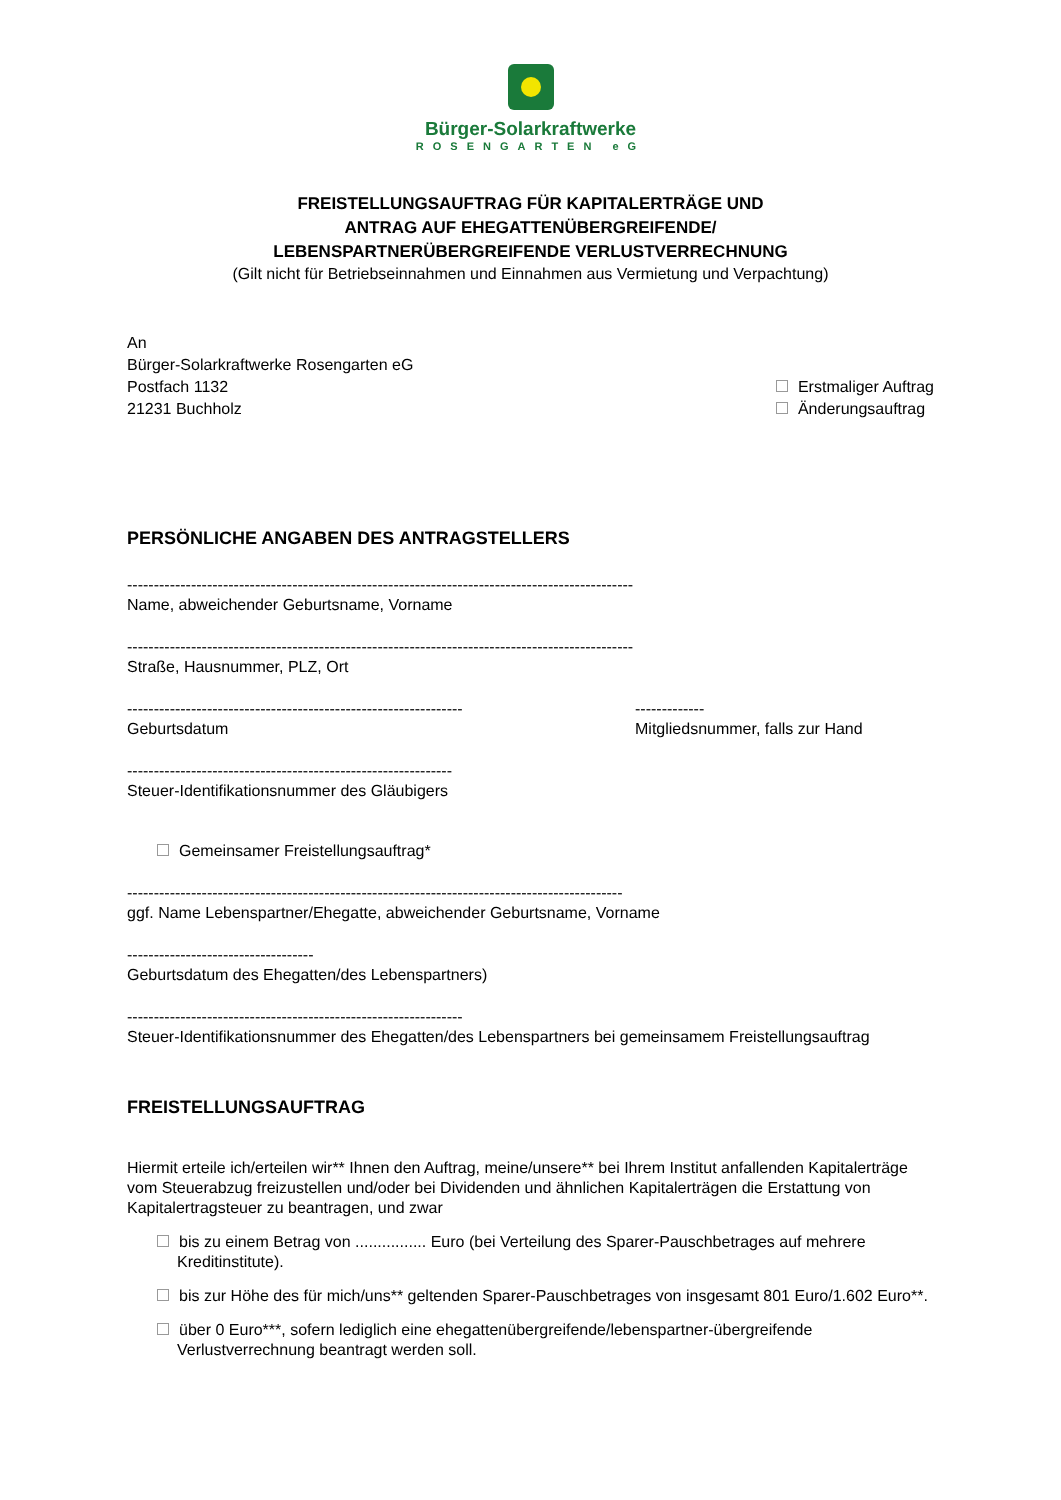Bürger-Solarkraftwerke
ROSENGARTEN eG
FREISTELLUNGSAUFTRAG FÜR KAPITALERTRÄGE UND
ANTRAG AUF EHEGATTENÜBERGREIFENDE/
LEBENSPARTNERÜBERGREIFENDE VERLUSTVERRECHNUNG
(Gilt nicht für Betriebseinnahmen und Einnahmen aus Vermietung und Verpachtung)
An
Bürger-Solarkraftwerke Rosengarten eG
Postfach 1132
21231 Buchholz
Erstmaliger Auftrag
Änderungsauftrag
PERSÖNLICHE ANGABEN DES ANTRAGSTELLERS
-----------------------------------------------------------------------------------------------
Name, abweichender Geburtsname, Vorname
-----------------------------------------------------------------------------------------------
Straße, Hausnummer, PLZ, Ort
---------------------------------------------------------------
Geburtsdatum
-------------
Mitgliedsnummer, falls zur Hand
-------------------------------------------------------------
Steuer-Identifikationsnummer des Gläubigers
Gemeinsamer Freistellungsauftrag*
---------------------------------------------------------------------------------------------
ggf. Name Lebenspartner/Ehegatte, abweichender Geburtsname, Vorname
-----------------------------------
Geburtsdatum des Ehegatten/des Lebenspartners)
---------------------------------------------------------------
Steuer-Identifikationsnummer des Ehegatten/des Lebenspartners bei gemeinsamem Freistellungsauftrag
FREISTELLUNGSAUFTRAG
Hiermit erteile ich/erteilen wir** Ihnen den Auftrag, meine/unsere** bei Ihrem Institut anfallenden Kapitalerträge vom Steuerabzug freizustellen und/oder bei Dividenden und ähnlichen Kapitalerträgen die Erstattung von Kapitalertragsteuer zu beantragen, und zwar
bis zu einem Betrag von ................ Euro (bei Verteilung des Sparer-Pauschbetrages auf mehrere Kreditinstitute).
bis zur Höhe des für mich/uns** geltenden Sparer-Pauschbetrages von insgesamt 801 Euro/1.602 Euro**.
über 0 Euro***, sofern lediglich eine ehegattenübergreifende/lebenspartner-übergreifende Verlustverrechnung beantragt werden soll.